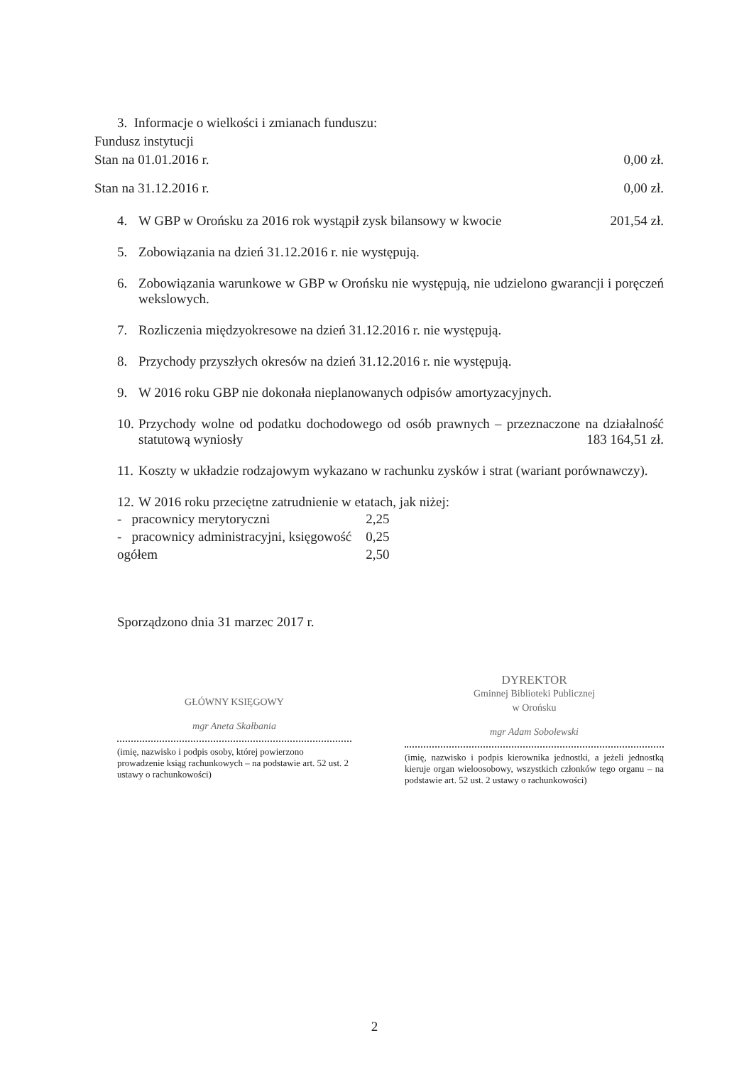3. Informacje o wielkości i zmianach funduszu:
Fundusz instytucji
Stan na 01.01.2016 r. 0,00 zł.
Stan na 31.12.2016 r. 0,00 zł.
4. W GBP w Orońsku za 2016 rok wystąpił zysk bilansowy w kwocie 201,54 zł.
5. Zobowiązania na dzień 31.12.2016 r. nie występują.
6. Zobowiązania warunkowe w GBP w Orońsku nie występują, nie udzielono gwarancji i poręczeń wekslowych.
7. Rozliczenia międzyokresowe na dzień 31.12.2016 r. nie występują.
8. Przychody przyszłych okresów na dzień 31.12.2016 r. nie występują.
9. W 2016 roku GBP nie dokonała nieplanowanych odpisów amortyzacyjnych.
10. Przychody wolne od podatku dochodowego od osób prawnych – przeznaczone na działalność statutową wyniosły 183 164,51 zł.
11. Koszty w układzie rodzajowym wykazano w rachunku zysków i strat (wariant porównawczy).
12. W 2016 roku przeciętne zatrudnienie w etatach, jak niżej:
| - pracownicy merytoryczni | 2,25 |
| - pracownicy administracyjni, księgowość | 0,25 |
| ogółem | 2,50 |
Sporządzono dnia 31 marzec 2017 r.
GŁÓWNY KSIĘGOWY
mgr Aneta Skałbania
(imię, nazwisko i podpis osoby, której powierzono prowadzenie ksiąg rachunkowych – na podstawie art. 52 ust. 2 ustawy o rachunkowości)
DYREKTOR
Gminnej Biblioteki Publicznej
w Orońsku
mgr Adam Sobolewski
(imię, nazwisko i podpis kierownika jednostki, a jeżeli jednostką kieruje organ wieloosobowy, wszystkich członków tego organu – na podstawie art. 52 ust. 2 ustawy o rachunkowości)
2